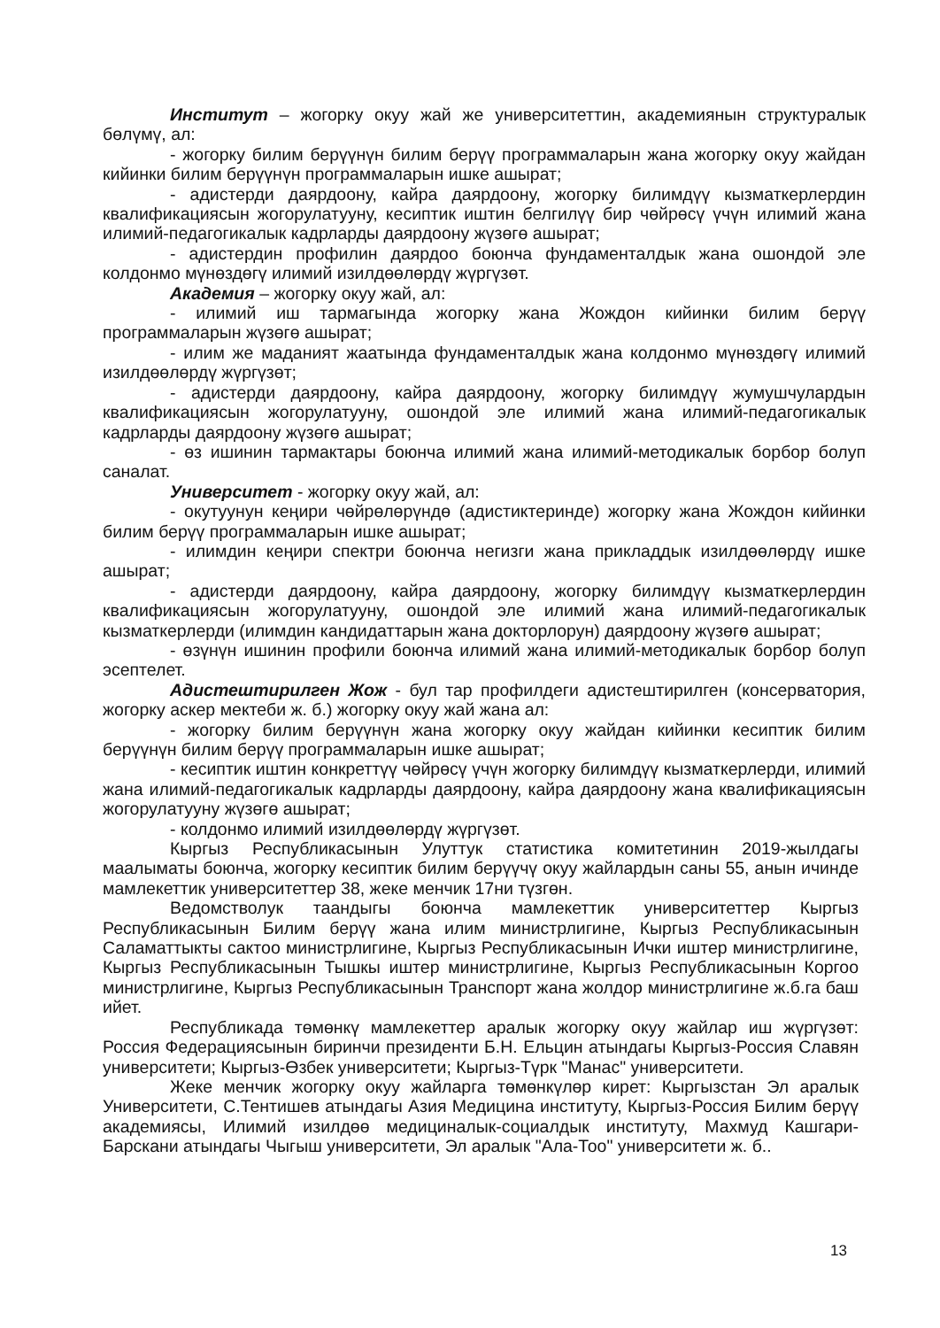Институт – жогорку окуу жай же университеттин, академиянын структуралык бөлүмү, ал:
- жогорку билим берүүнүн билим берүү программаларын жана жогорку окуу жайдан кийинки билим берүүнүн программаларын ишке ашырат;
- адистерди даярдоону, кайра даярдоону, жогорку билимдүү кызматкерлердин квалификациясын жогорулатууну, кесиптик иштин белгилүү бир чөйрөсү үчүн илимий жана илимий-педагогикалык кадрларды даярдоону жүзөгө ашырат;
- адистердин профилин даярдоо боюнча фундаменталдык жана ошондой эле колдонмо мүнөздөгү илимий изилдөөлөрдү жүргүзөт.
Академия – жогорку окуу жай, ал:
- илимий иш тармагында жогорку жана Жождон кийинки билим берүү программаларын жүзөгө ашырат;
- илим же маданият жаатында фундаменталдык жана колдонмо мүнөздөгү илимий изилдөөлөрдү жүргүзөт;
- адистерди даярдоону, кайра даярдоону, жогорку билимдүү жумушчулардын квалификациясын жогорулатууну, ошондой эле илимий жана илимий-педагогикалык кадрларды даярдоону жүзөгө ашырат;
- өз ишинин тармактары боюнча илимий жана илимий-методикалык борбор болуп саналат.
Университет - жогорку окуу жай, ал:
- окутуунун кеңири чөйрөлөрүндө (адистиктеринде) жогорку жана Жождон кийинки билим берүү программаларын ишке ашырат;
- илимдин кеңири спектри боюнча негизги жана прикладдык изилдөөлөрдү ишке ашырат;
- адистерди даярдоону, кайра даярдоону, жогорку билимдүү кызматкерлердин квалификациясын жогорулатууну, ошондой эле илимий жана илимий-педагогикалык кызматкерлерди (илимдин кандидаттарын жана докторлорун) даярдоону жүзөгө ашырат;
- өзүнүн ишинин профили боюнча илимий жана илимий-методикалык борбор болуп эсептелет.
Адистештирилген Жож - бул тар профилдеги адистештирилген (консерватория, жогорку аскер мектеби ж. б.) жогорку окуу жай жана ал:
- жогорку билим берүүнүн жана жогорку окуу жайдан кийинки кесиптик билим берүүнүн билим берүү программаларын ишке ашырат;
- кесиптик иштин конкреттүү чөйрөсү үчүн жогорку билимдүү кызматкерлерди, илимий жана илимий-педагогикалык кадрларды даярдоону, кайра даярдоону жана квалификациясын жогорулатууну жүзөгө ашырат;
- колдонмо илимий изилдөөлөрдү жүргүзөт.
Кыргыз Республикасынын Улуттук статистика комитетинин 2019-жылдагы маалыматы боюнча, жогорку кесиптик билим берүүчү окуу жайлардын саны 55, анын ичинде мамлекеттик университеттер 38, жеке менчик 17ни түзгөн.
Ведомстволук таандыгы боюнча мамлекеттик университеттер Кыргыз Республикасынын Билим берүү жана илим министрлигине, Кыргыз Республикасынын Саламаттыкты сактоо министрлигине, Кыргыз Республикасынын Ички иштер министрлигине, Кыргыз Республикасынын Тышкы иштер министрлигине, Кыргыз Республикасынын Коргоо министрлигине, Кыргыз Республикасынын Транспорт жана жолдор министрлигине ж.б.га баш ийет.
Республикада төмөнкү мамлекеттер аралык жогорку окуу жайлар иш жүргүзөт: Россия Федерациясынын биринчи президенти Б.Н. Ельцин атындагы Кыргыз-Россия Славян университети; Кыргыз-Өзбек университети; Кыргыз-Түрк "Манас" университети.
Жеке менчик жогорку окуу жайларга төмөнкүлөр кирет: Кыргызстан Эл аралык Университети, С.Тентишев атындагы Азия Медицина институту, Кыргыз-Россия Билим берүү академиясы, Илимий изилдөө медициналык-социалдык институту, Махмуд Кашгари-Барскани атындагы Чыгыш университети, Эл аралык "Ала-Тоо" университети ж. б..
13